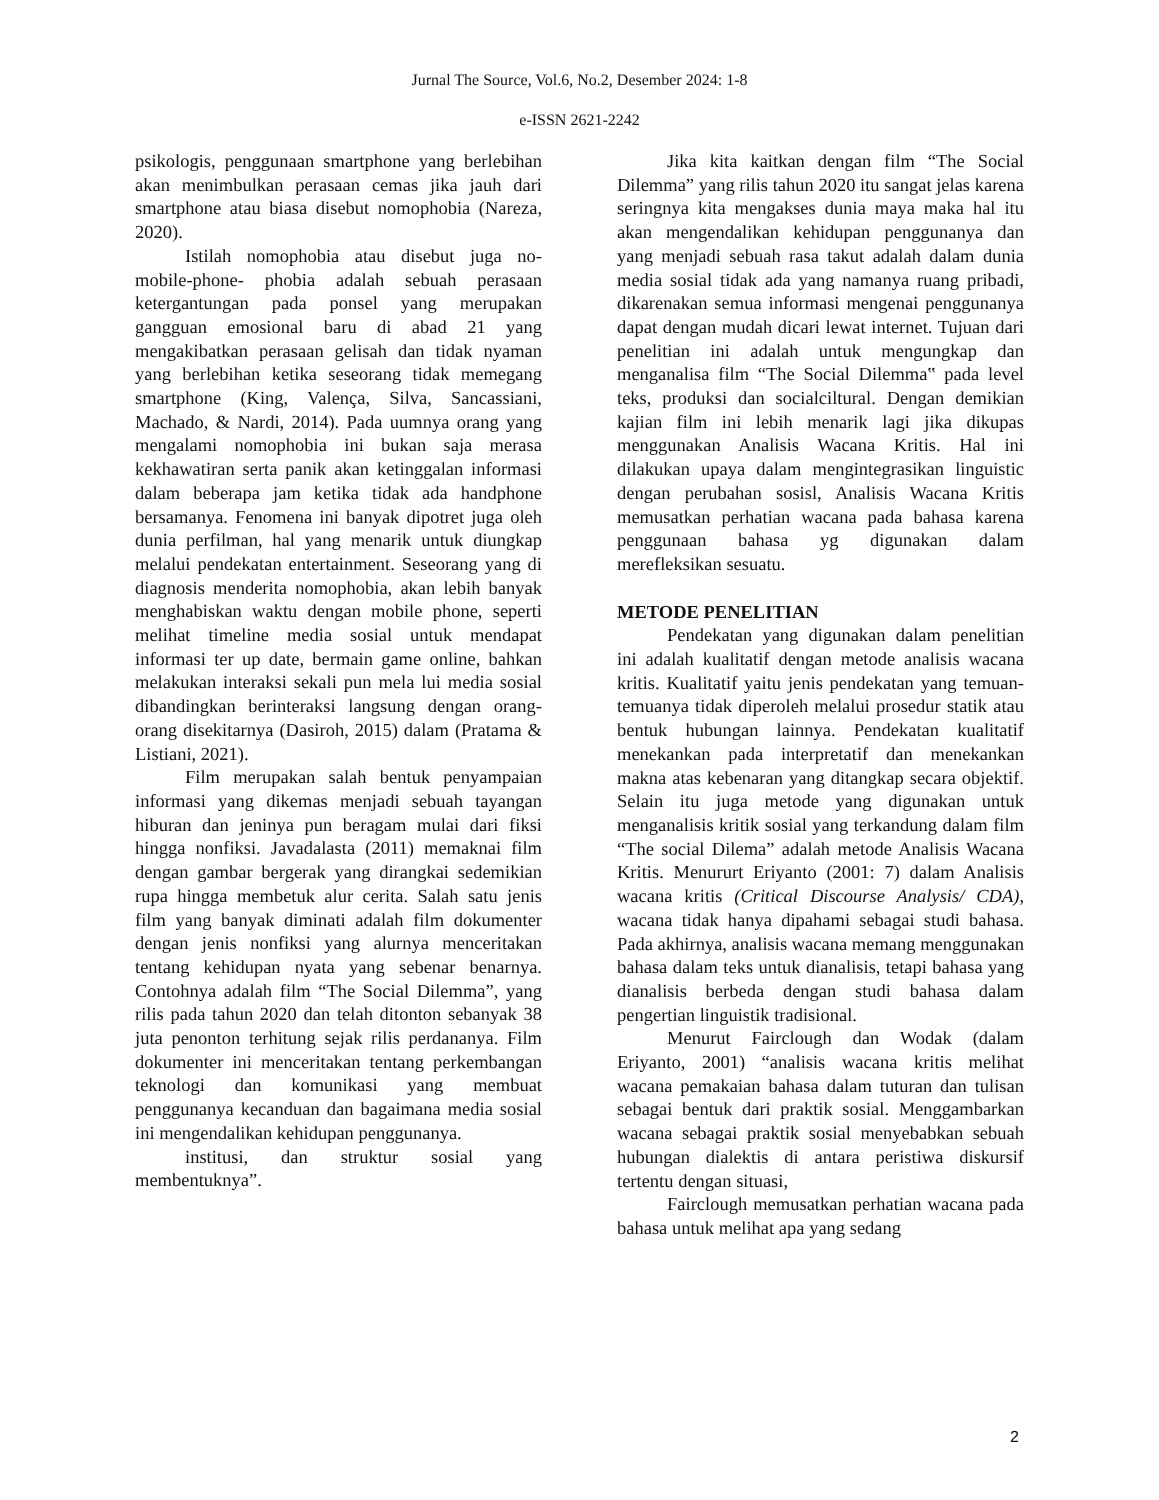Jurnal The Source, Vol.6, No.2, Desember 2024: 1-8
e-ISSN 2621-2242
psikologis, penggunaan smartphone yang berlebihan akan menimbulkan perasaan cemas jika jauh dari smartphone atau biasa disebut nomophobia (Nareza, 2020).
Istilah nomophobia atau disebut juga no-mobile-phone- phobia adalah sebuah perasaan ketergantungan pada ponsel yang merupakan gangguan emosional baru di abad 21 yang mengakibatkan perasaan gelisah dan tidak nyaman yang berlebihan ketika seseorang tidak memegang smartphone (King, Valença, Silva, Sancassiani, Machado, & Nardi, 2014). Pada uumnya orang yang mengalami nomophobia ini bukan saja merasa kekhawatiran serta panik akan ketinggalan informasi dalam beberapa jam ketika tidak ada handphone bersamanya. Fenomena ini banyak dipotret juga oleh dunia perfilman, hal yang menarik untuk diungkap melalui pendekatan entertainment. Seseorang yang di diagnosis menderita nomophobia, akan lebih banyak menghabiskan waktu dengan mobile phone, seperti melihat timeline media sosial untuk mendapat informasi ter up date, bermain game online, bahkan melakukan interaksi sekali pun mela lui media sosial dibandingkan berinteraksi langsung dengan orang-orang disekitarnya (Dasiroh, 2015) dalam (Pratama & Listiani, 2021).
Film merupakan salah bentuk penyampaian informasi yang dikemas menjadi sebuah tayangan hiburan dan jeninya pun beragam mulai dari fiksi hingga nonfiksi. Javadalasta (2011) memaknai film dengan gambar bergerak yang dirangkai sedemikian rupa hingga membetuk alur cerita. Salah satu jenis film yang banyak diminati adalah film dokumenter dengan jenis nonfiksi yang alurnya menceritakan tentang kehidupan nyata yang sebenar benarnya. Contohnya adalah film “The Social Dilemma”, yang rilis pada tahun 2020 dan telah ditonton sebanyak 38 juta penonton terhitung sejak rilis perdananya. Film dokumenter ini menceritakan tentang perkembangan teknologi dan komunikasi yang membuat penggunanya kecanduan dan bagaimana media sosial ini mengendalikan kehidupan penggunanya.
institusi, dan struktur sosial yang membentuknya”.
Jika kita kaitkan dengan film “The Social Dilemma” yang rilis tahun 2020 itu sangat jelas karena seringnya kita mengakses dunia maya maka hal itu akan mengendalikan kehidupan penggunanya dan yang menjadi sebuah rasa takut adalah dalam dunia media sosial tidak ada yang namanya ruang pribadi, dikarenakan semua informasi mengenai penggunanya dapat dengan mudah dicari lewat internet. Tujuan dari penelitian ini adalah untuk mengungkap dan menganalisa film “The Social Dilemma‟ pada level teks, produksi dan socialciltural. Dengan demikian kajian film ini lebih menarik lagi jika dikupas menggunakan Analisis Wacana Kritis. Hal ini dilakukan upaya dalam mengintegrasikan linguistic dengan perubahan sosisl, Analisis Wacana Kritis memusatkan perhatian wacana pada bahasa karena penggunaan bahasa yg digunakan dalam merefleksikan sesuatu.
METODE PENELITIAN
Pendekatan yang digunakan dalam penelitian ini adalah kualitatif dengan metode analisis wacana kritis. Kualitatif yaitu jenis pendekatan yang temuan-temuanya tidak diperoleh melalui prosedur statik atau bentuk hubungan lainnya. Pendekatan kualitatif menekankan pada interpretatif dan menekankan makna atas kebenaran yang ditangkap secara objektif. Selain itu juga metode yang digunakan untuk menganalisis kritik sosial yang terkandung dalam film “The social Dilema” adalah metode Analisis Wacana Kritis. Menururt Eriyanto (2001: 7) dalam Analisis wacana kritis (Critical Discourse Analysis/ CDA), wacana tidak hanya dipahami sebagai studi bahasa. Pada akhirnya, analisis wacana memang menggunakan bahasa dalam teks untuk dianalisis, tetapi bahasa yang dianalisis berbeda dengan studi bahasa dalam pengertian linguistik tradisional.
Menurut Fairclough dan Wodak (dalam Eriyanto, 2001) “analisis wacana kritis melihat wacana pemakaian bahasa dalam tuturan dan tulisan sebagai bentuk dari praktik sosial. Menggambarkan wacana sebagai praktik sosial menyebabkan sebuah hubungan dialektis di antara peristiwa diskursif tertentu dengan situasi,
Fairclough memusatkan perhatian wacana pada bahasa untuk melihat apa yang sedang
2